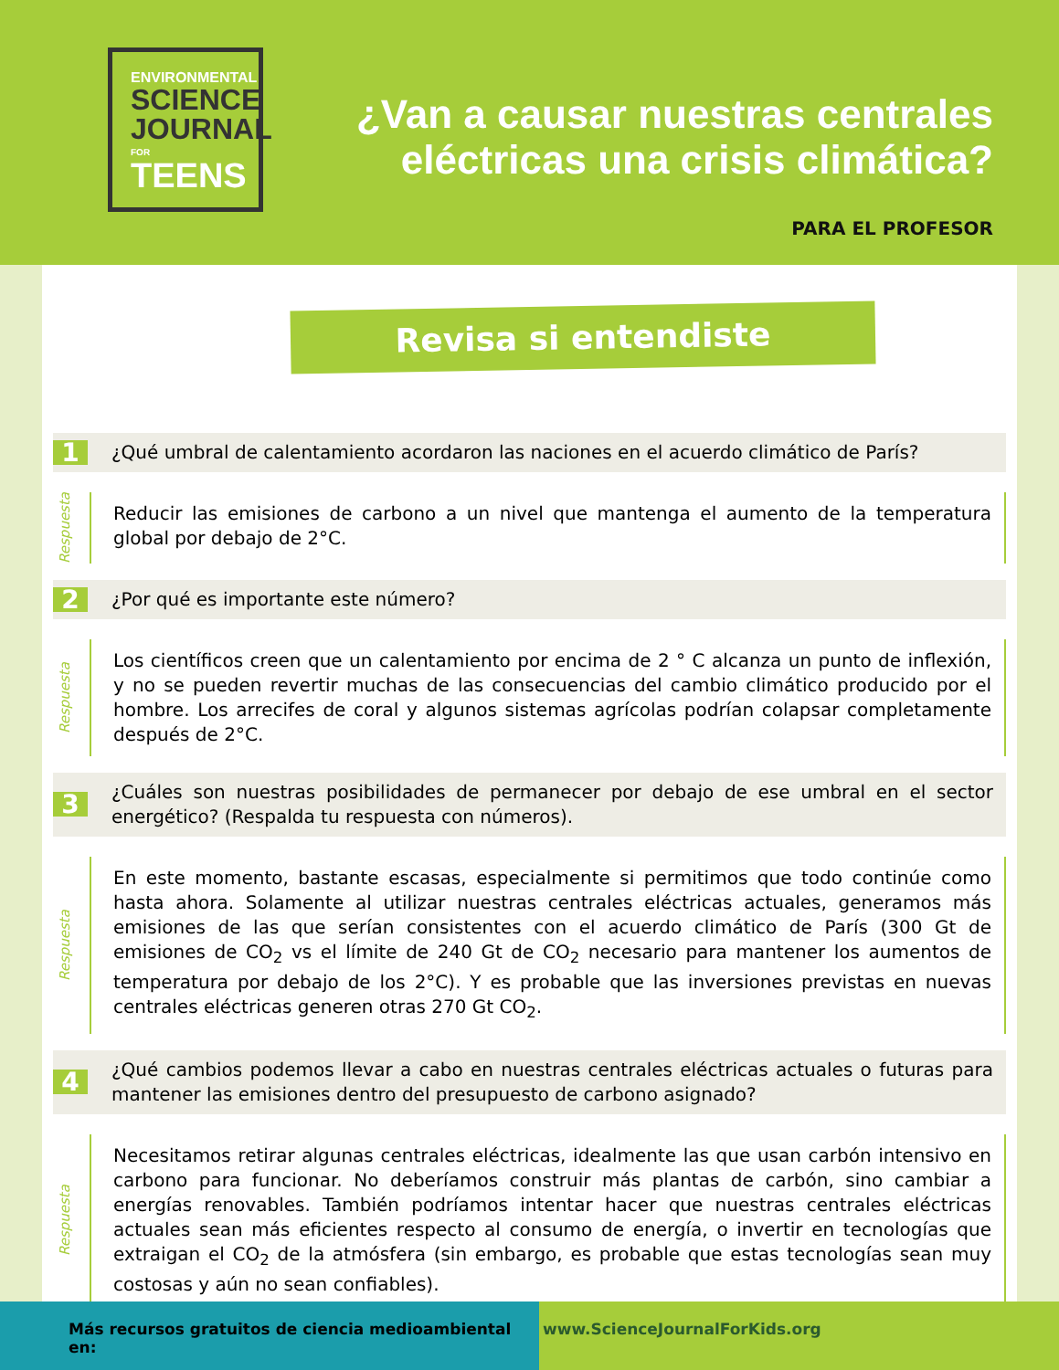ENVIRONMENTAL
SCIENCE
JOURNAL
FOR TEENS
¿Van a causar nuestras centrales
eléctricas una crisis climática?
PARA EL PROFESOR
Revisa si entendiste
1 ¿Qué umbral de calentamiento acordaron las naciones en el acuerdo climático de París?
Respuesta
Reducir las emisiones de carbono a un nivel que mantenga el aumento de la temperatura global por debajo de 2°C.
2 ¿Por qué es importante este número?
Respuesta
Los científicos creen que un calentamiento por encima de 2 ° C alcanza un punto de inflexión, y no se pueden revertir muchas de las consecuencias del cambio climático producido por el hombre. Los arrecifes de coral y algunos sistemas agrícolas podrían colapsar completamente después de 2°C.
3 ¿Cuáles son nuestras posibilidades de permanecer por debajo de ese umbral en el sector energético? (Respalda tu respuesta con números).
Respuesta
En este momento, bastante escasas, especialmente si permitimos que todo continúe como hasta ahora. Solamente al utilizar nuestras centrales eléctricas actuales, generamos más emisiones de las que serían consistentes con el acuerdo climático de París (300 Gt de emisiones de CO<sub>2</sub> vs el límite de 240 Gt de CO<sub>2</sub> necesario para mantener los aumentos de temperatura por debajo de los 2°C). Y es probable que las inversiones previstas en nuevas centrales eléctricas generen otras 270 Gt CO<sub>2</sub>.
4 ¿Qué cambios podemos llevar a cabo en nuestras centrales eléctricas actuales o futuras para mantener las emisiones dentro del presupuesto de carbono asignado?
Respuesta
Necesitamos retirar algunas centrales eléctricas, idealmente las que usan carbón intensivo en carbono para funcionar. No deberíamos construir más plantas de carbón, sino cambiar a energías renovables. También podríamos intentar hacer que nuestras centrales eléctricas actuales sean más eficientes respecto al consumo de energía, o invertir en tecnologías que extraigan el CO<sub>2</sub> de la atmósfera (sin embargo, es probable que estas tecnologías sean muy costosas y aún no sean confiables).
Más recursos gratuitos de ciencia medioambiental en: www.ScienceJournalForKids.org